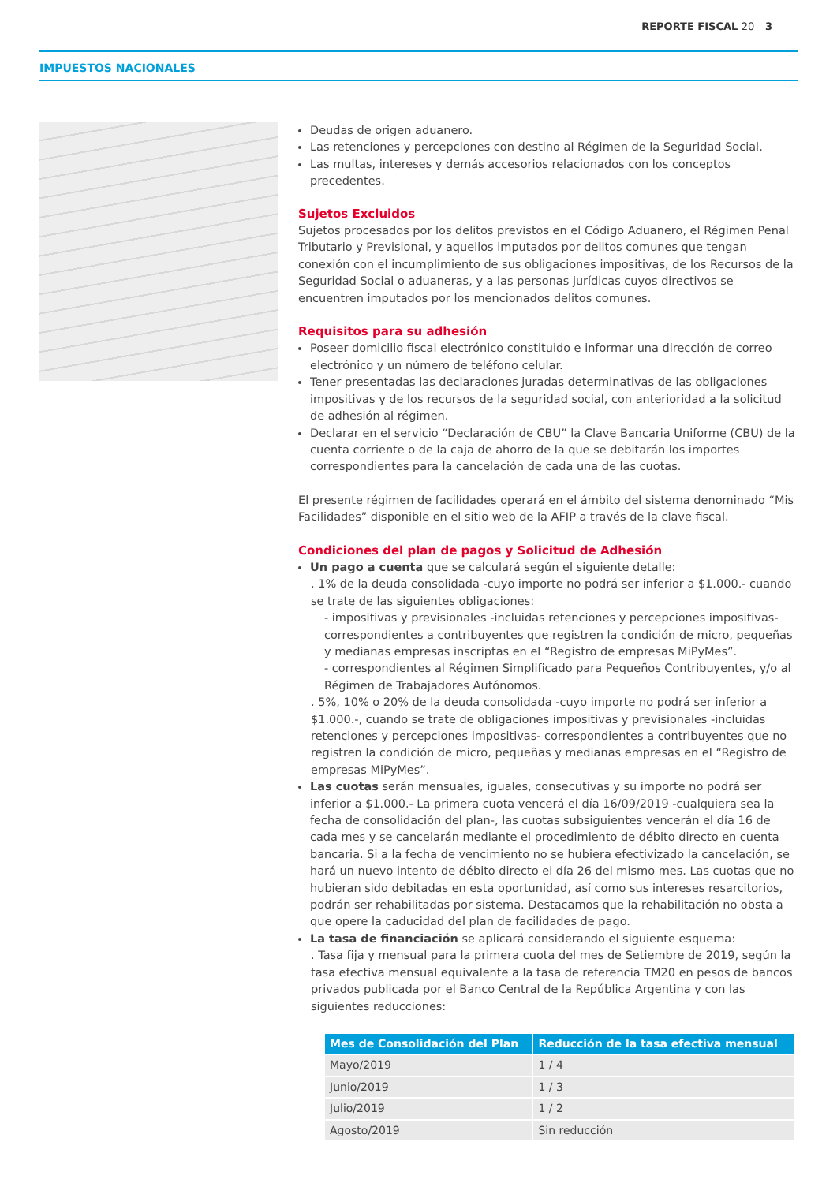REPORTE FISCAL 20 3
IMPUESTOS NACIONALES
Deudas de origen aduanero.
Las retenciones y percepciones con destino al Régimen de la Seguridad Social.
Las multas, intereses y demás accesorios relacionados con los conceptos precedentes.
Sujetos Excluidos
Sujetos procesados por los delitos previstos en el Código Aduanero, el Régimen Penal Tributario y Previsional, y aquellos imputados por delitos comunes que tengan conexión con el incumplimiento de sus obligaciones impositivas, de los Recursos de la Seguridad Social o aduaneras, y a las personas jurídicas cuyos directivos se encuentren imputados por los mencionados delitos comunes.
Requisitos para su adhesión
Poseer domicilio fiscal electrónico constituido e informar una dirección de correo electrónico y un número de teléfono celular.
Tener presentadas las declaraciones juradas determinativas de las obligaciones impositivas y de los recursos de la seguridad social, con anterioridad a la solicitud de adhesión al régimen.
Declarar en el servicio “Declaración de CBU” la Clave Bancaria Uniforme (CBU) de la cuenta corriente o de la caja de ahorro de la que se debitarán los importes correspondientes para la cancelación de cada una de las cuotas.
El presente régimen de facilidades operará en el ámbito del sistema denominado “Mis Facilidades” disponible en el sitio web de la AFIP a través de la clave fiscal.
Condiciones del plan de pagos y Solicitud de Adhesión
Un pago a cuenta que se calculará según el siguiente detalle:
. 1% de la deuda consolidada -cuyo importe no podrá ser inferior a $1.000.- cuando se trate de las siguientes obligaciones:
- impositivas y previsionales -incluidas retenciones y percepciones impositivas- correspondientes a contribuyentes que registren la condición de micro, pequeñas y medianas empresas inscriptas en el “Registro de empresas MiPyMes”.
- correspondientes al Régimen Simplificado para Pequeños Contribuyentes, y/o al Régimen de Trabajadores Autónomos.
. 5%, 10% o 20% de la deuda consolidada -cuyo importe no podrá ser inferior a $1.000.-, cuando se trate de obligaciones impositivas y previsionales -incluidas retenciones y percepciones impositivas- correspondientes a contribuyentes que no registren la condición de micro, pequeñas y medianas empresas en el “Registro de empresas MiPyMes”.
Las cuotas serán mensuales, iguales, consecutivas y su importe no podrá ser inferior a $1.000.- La primera cuota vencerá el día 16/09/2019 -cualquiera sea la fecha de consolidación del plan-, las cuotas subsiguientes vencerán el día 16 de cada mes y se cancelarán mediante el procedimiento de débito directo en cuenta bancaria. Si a la fecha de vencimiento no se hubiera efectivizado la cancelación, se hará un nuevo intento de débito directo el día 26 del mismo mes. Las cuotas que no hubieran sido debitadas en esta oportunidad, así como sus intereses resarcitorios, podrán ser rehabilitadas por sistema. Destacamos que la rehabilitación no obsta a que opere la caducidad del plan de facilidades de pago.
La tasa de financiación se aplicará considerando el siguiente esquema:
. Tasa fija y mensual para la primera cuota del mes de Setiembre de 2019, según la tasa efectiva mensual equivalente a la tasa de referencia TM20 en pesos de bancos privados publicada por el Banco Central de la República Argentina y con las siguientes reducciones:
| Mes de Consolidación del Plan | Reducción de la tasa efectiva mensual |
| --- | --- |
| Mayo/2019 | 1 / 4 |
| Junio/2019 | 1 / 3 |
| Julio/2019 | 1 / 2 |
| Agosto/2019 | Sin reducción |